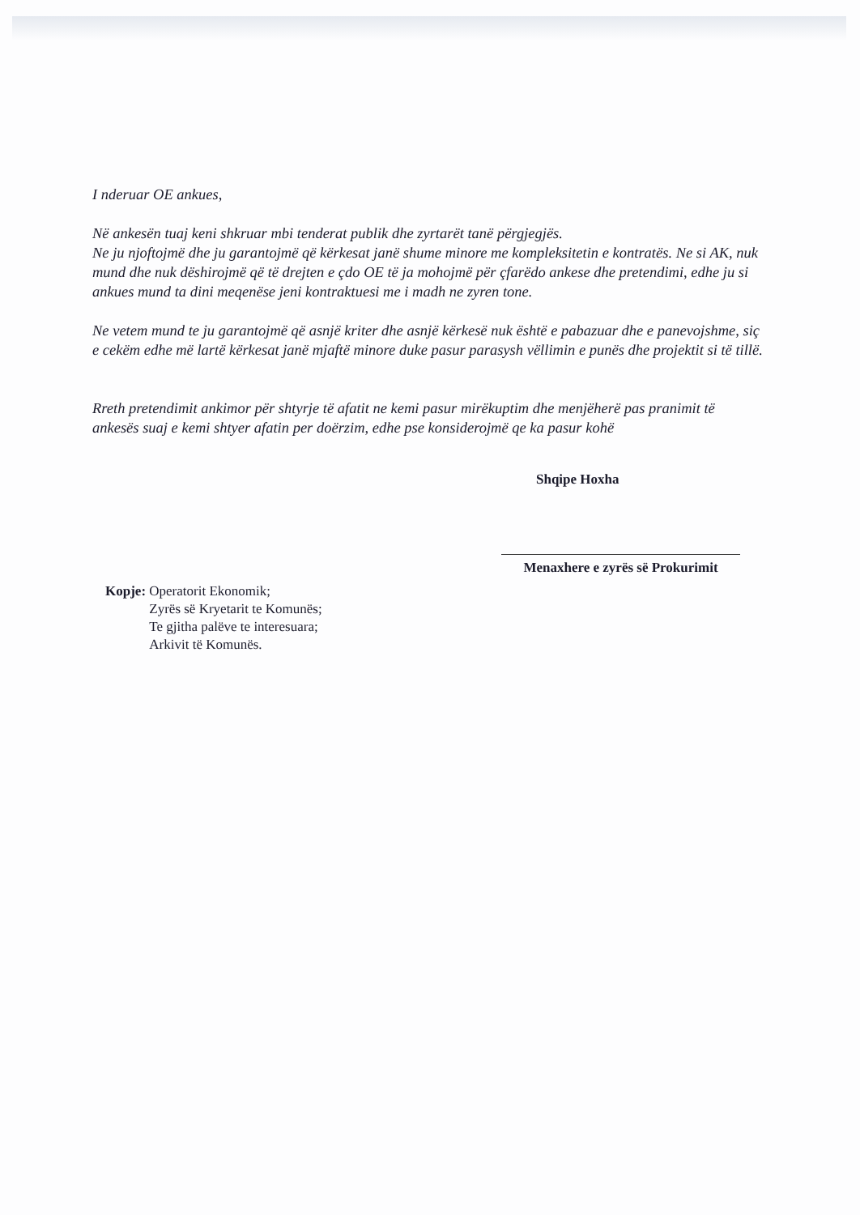I nderuar OE ankues,
Në ankesën tuaj keni shkruar mbi tenderat publik dhe zyrtarët tanë përgjegjës.
Ne ju njoftojmë dhe ju garantojmë që kërkesat janë shume minore me kompleksitetin e kontratës. Ne si AK, nuk mund dhe nuk dëshirojmë që të drejten e çdo OE të ja mohojmë për çfarëdo ankese dhe pretendimi, edhe ju si ankues mund ta dini meqenëse jeni kontraktuesi me i madh ne zyren tone.
Ne vetem mund te ju garantojmë që asnjë kriter dhe asnjë kërkesë nuk është e pabazuar dhe e panevojshme, siç e cekëm edhe më lartë kërkesat janë mjaftë minore duke pasur parasysh vëllimin e punës dhe projektit si të tillë.
Rreth pretendimit ankimor për shtyrje të afatit ne kemi pasur mirëkuptim dhe menjëherë pas pranimit të ankesës suaj e kemi shtyer afatin per doërzim, edhe pse konsiderojmë qe ka pasur kohë
Shqipe Hoxha
Menaxhere e zyrës së Prokurimit
Kopje: Operatorit Ekonomik;
Zyrës së Kryetarit te Komunës;
Te gjitha palëve te interesuara;
Arkivit të Komunës.